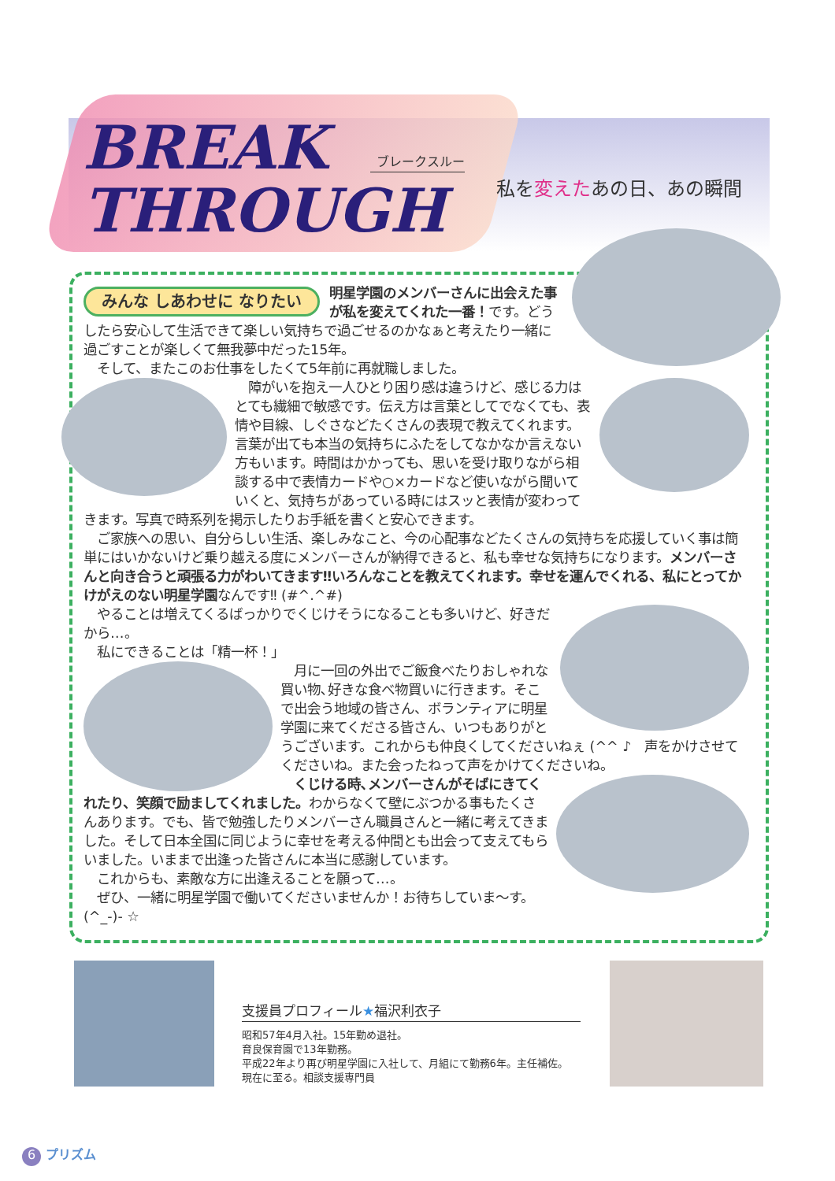BREAK
THROUGH
ブレークスルー
私を変えたあの日、あの瞬間
みんな しあわせに なりたい
明星学園のメンバーさんに出会えた事が私を変えてくれた一番！です。どうしたら安心して生活できて楽しい気持ちで過ごせるのかなぁと考えたり一緒に過ごすことが楽しくて無我夢中だった15年。
　そして、またこのお仕事をしたくて5年前に再就職しました。
　障がいを抱え一人ひとり困り感は違うけど、感じる力はとても繊細で敏感です。伝え方は言葉としてでなくても、表情や目線、しぐさなどたくさんの表現で教えてくれます。言葉が出ても本当の気持ちにふたをしてなかなか言えない方もいます。時間はかかっても、思いを受け取りながら相談する中で表情カードや○×カードなど使いながら聞いていくと、気持ちがあっている時にはスッと表情が変わってきます。写真で時系列を掲示したりお手紙を書くと安心できます。
　ご家族への思い、自分らしい生活、楽しみなこと、今の心配事などたくさんの気持ちを応援していく事は簡単にはいかないけど乗り越える度にメンバーさんが納得できると、私も幸せな気持ちになります。メンバーさんと向き合うと頑張る力がわいてきます‼いろんなことを教えてくれます。幸せを運んでくれる、私にとってかけがえのない明星学園なんです‼ (#^.^#)
　やることは増えてくるばっかりでくじけそうになることも多いけど、好きだから…。
　私にできることは「精一杯！」
　月に一回の外出でご飯食べたりおしゃれな買い物､好きな食べ物買いに行きます。そこで出会う地域の皆さん、ボランティアに明星学園に来てくださる皆さん、いつもありがとうございます。これからも仲良くしてくださいねぇ (^^ ♪　声をかけさせてくださいね。また会ったねって声をかけてくださいね。
　くじける時､メンバーさんがそばにきてくれたり、笑顔で励ましてくれました。わからなくて壁にぶつかる事もたくさんあります。でも、皆で勉強したりメンバーさん職員さんと一緒に考えてきました。そして日本全国に同じように幸せを考える仲間とも出会って支えてもらいました。いままで出逢った皆さんに本当に感謝しています。
　これからも、素敵な方に出逢えることを願って…。
　ぜひ、一緒に明星学園で働いてくださいませんか！お待ちしていま～す。(^_-)- ☆
支援員プロフィール★福沢利衣子
昭和57年4月入社。15年勤め退社。
育良保育園で13年勤務。
平成22年より再び明星学園に入社して、月組にて勤務6年。主任補佐。
現在に至る。相談支援専門員
6 プリズム